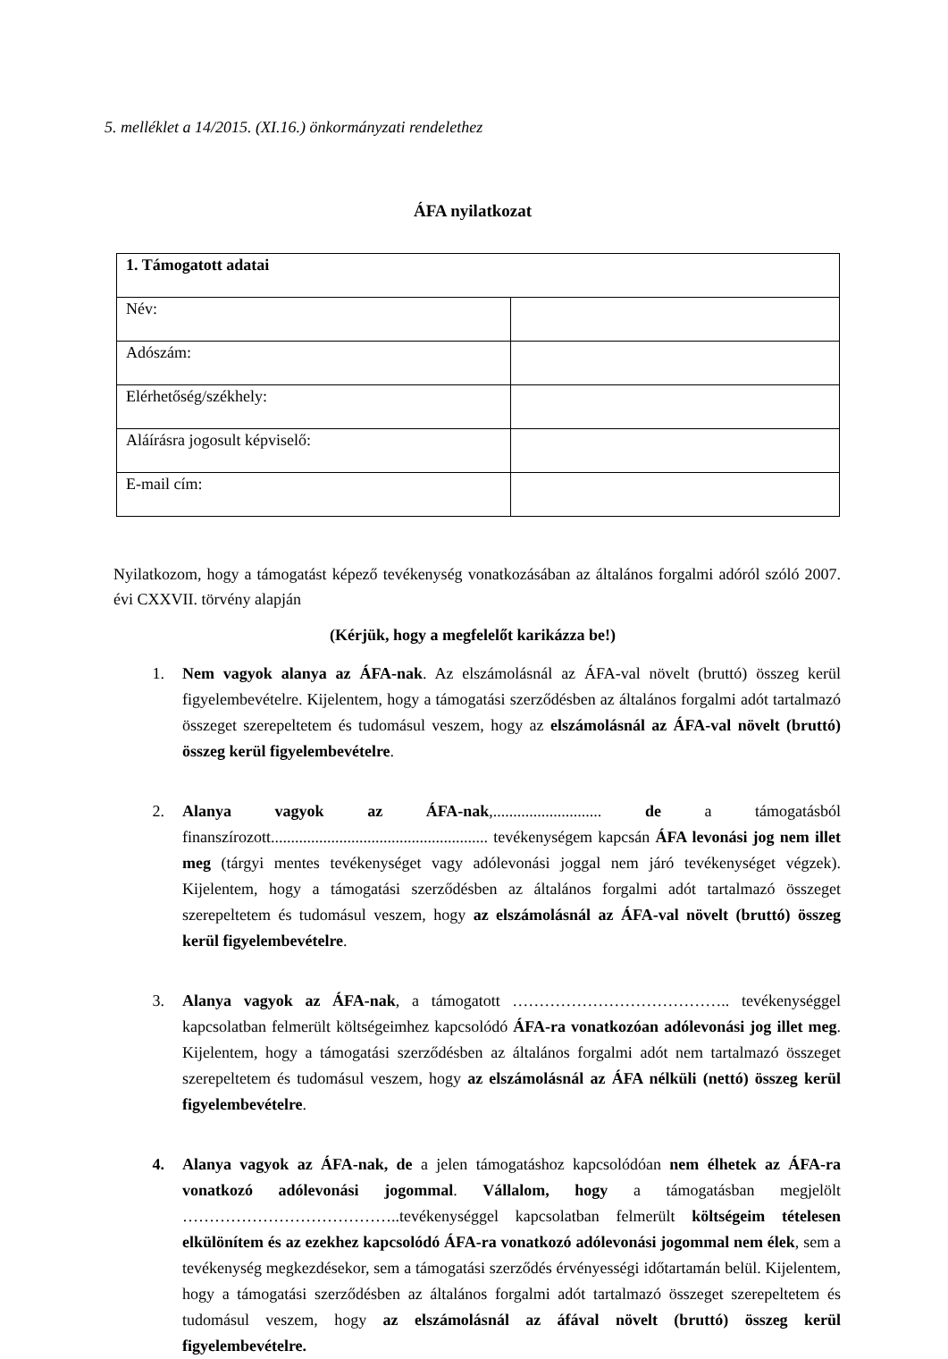5. melléklet a 14/2015. (XI.16.) önkormányzati rendelethez
ÁFA nyilatkozat
| 1. Támogatott adatai | |
| Név: | |
| Adószám: | |
| Elérhetőség/székhely: | |
| Aláírásra jogosult képviselő: | |
| E-mail cím: | |
Nyilatkozom, hogy a támogatást képező tevékenység vonatkozásában az általános forgalmi adóról szóló 2007. évi CXXVII. törvény alapján
(Kérjük, hogy a megfelelőt karikázza be!)
1. Nem vagyok alanya az ÁFA-nak. Az elszámolásnál az ÁFA-val növelt (bruttó) összeg kerül figyelembevételre. Kijelentem, hogy a támogatási szerződésben az általános forgalmi adót tartalmazó összeget szerepeltetem és tudomásul veszem, hogy az elszámolásnál az ÁFA-val növelt (bruttó) összeg kerül figyelembevételre.
2. Alanya vagyok az ÁFA-nak,........................... de a támogatásból finanszírozott...................................................... tevékenységem kapcsán ÁFA levonási jog nem illet meg (tárgyi mentes tevékenységet vagy adólevonási joggal nem járó tevékenységet végzek). Kijelentem, hogy a támogatási szerződésben az általános forgalmi adót tartalmazó összeget szerepeltetem és tudomásul veszem, hogy az elszámolásnál az ÁFA-val növelt (bruttó) összeg kerül figyelembevételre.
3. Alanya vagyok az ÁFA-nak, a támogatott ………………………………….. tevékenységgel kapcsolatban felmerült költségeimhez kapcsolódó ÁFA-ra vonatkozóan adólevonási jog illet meg. Kijelentem, hogy a támogatási szerződésben az általános forgalmi adót nem tartalmazó összeget szerepeltetem és tudomásul veszem, hogy az elszámolásnál az ÁFA nélküli (nettó) összeg kerül figyelembevételre.
4. Alanya vagyok az ÁFA-nak, de a jelen támogatáshoz kapcsolódóan nem élhetek az ÁFA-ra vonatkozó adólevonási jogommal. Vállalom, hogy a támogatásban megjelölt …………………………………..tevékenységgel kapcsolatban felmerült költségeim tételesen elkülönítem és az ezekhez kapcsolódó ÁFA-ra vonatkozó adólevonási jogommal nem élek, sem a tevékenység megkezdésekor, sem a támogatási szerződés érvényességi időtartamán belül. Kijelentem, hogy a támogatási szerződésben az általános forgalmi adót tartalmazó összeget szerepeltetem és tudomásul veszem, hogy az elszámolásnál az áfával növelt (bruttó) összeg kerül figyelembevételre.